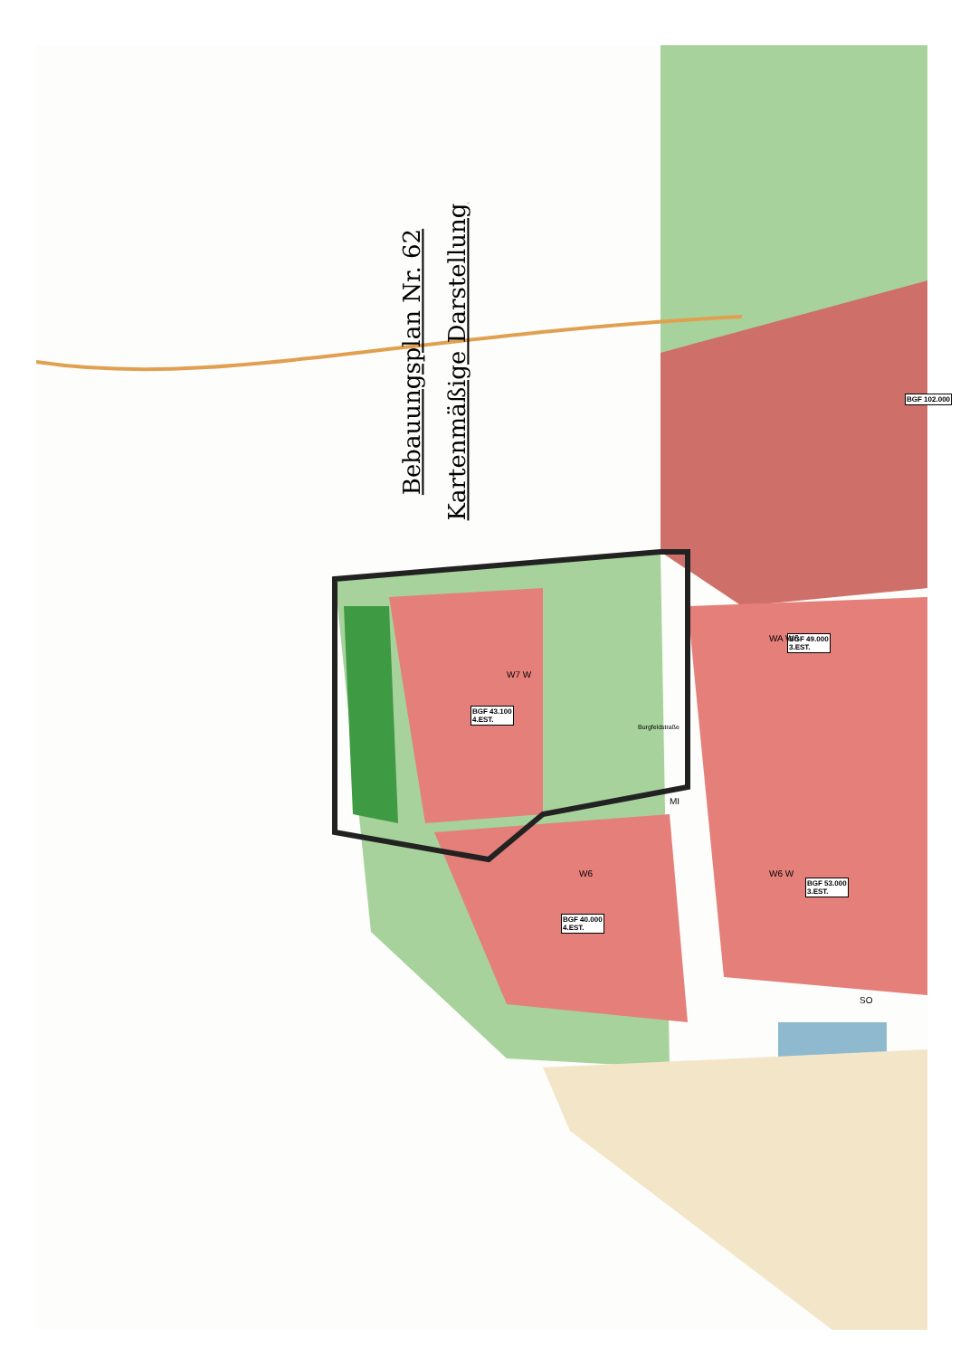Bebauungsplan Nr. 62
Kartenmäßige Darstellung
BGF 43.100
4.EST.
BGF 40.000
4.EST.
BGF 49.000
3.EST.
BGF 53.000
3.EST.
BGF 102.000
W7 W
W6 W6 W
WA W6
MI
SO
Burgfeldstraße